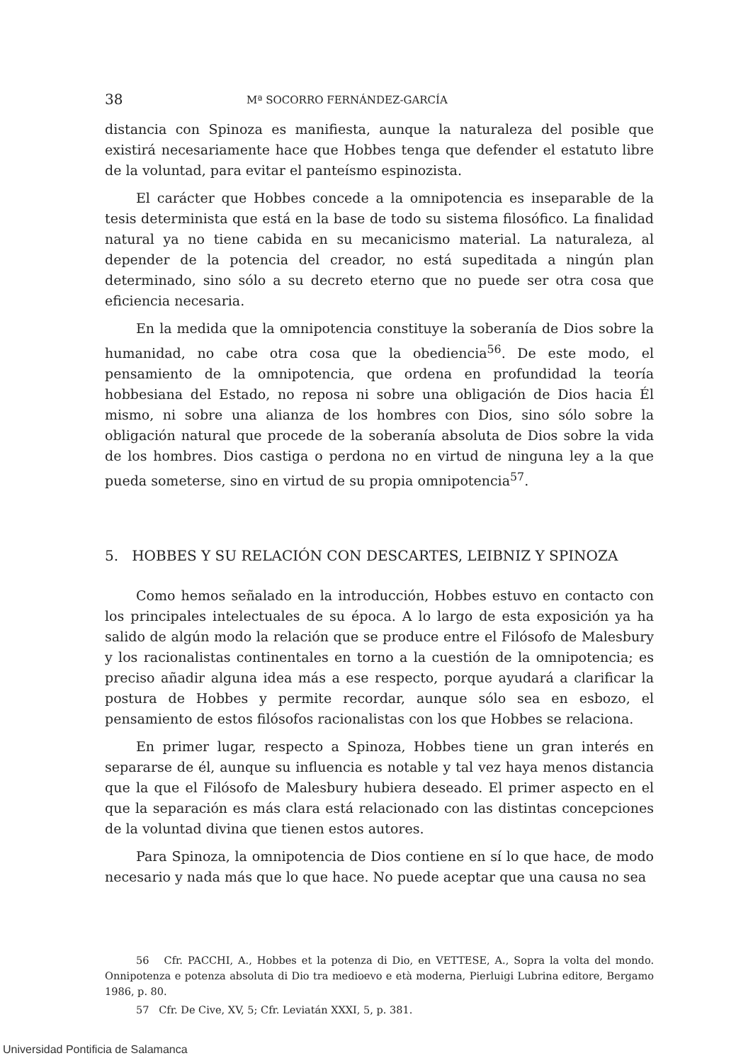38 Mª SOCORRO FERNÁNDEZ-GARCÍA
distancia con Spinoza es manifiesta, aunque la naturaleza del posible que existirá necesariamente hace que Hobbes tenga que defender el estatuto libre de la voluntad, para evitar el panteísmo espinozista.
El carácter que Hobbes concede a la omnipotencia es inseparable de la tesis determinista que está en la base de todo su sistema filosófico. La finalidad natural ya no tiene cabida en su mecanicismo material. La naturaleza, al depender de la potencia del creador, no está supeditada a ningún plan determinado, sino sólo a su decreto eterno que no puede ser otra cosa que eficiencia necesaria.
En la medida que la omnipotencia constituye la soberanía de Dios sobre la humanidad, no cabe otra cosa que la obediencia<sup>56</sup>. De este modo, el pensamiento de la omnipotencia, que ordena en profundidad la teoría hobbesiana del Estado, no reposa ni sobre una obligación de Dios hacia Él mismo, ni sobre una alianza de los hombres con Dios, sino sólo sobre la obligación natural que procede de la soberanía absoluta de Dios sobre la vida de los hombres. Dios castiga o perdona no en virtud de ninguna ley a la que pueda someterse, sino en virtud de su propia omnipotencia<sup>57</sup>.
5. HOBBES Y SU RELACIÓN CON DESCARTES, LEIBNIZ Y SPINOZA
Como hemos señalado en la introducción, Hobbes estuvo en contacto con los principales intelectuales de su época. A lo largo de esta exposición ya ha salido de algún modo la relación que se produce entre el Filósofo de Malesbury y los racionalistas continentales en torno a la cuestión de la omnipotencia; es preciso añadir alguna idea más a ese respecto, porque ayudará a clarificar la postura de Hobbes y permite recordar, aunque sólo sea en esbozo, el pensamiento de estos filósofos racionalistas con los que Hobbes se relaciona.
En primer lugar, respecto a Spinoza, Hobbes tiene un gran interés en separarse de él, aunque su influencia es notable y tal vez haya menos distancia que la que el Filósofo de Malesbury hubiera deseado. El primer aspecto en el que la separación es más clara está relacionado con las distintas concepciones de la voluntad divina que tienen estos autores.
Para Spinoza, la omnipotencia de Dios contiene en sí lo que hace, de modo necesario y nada más que lo que hace. No puede aceptar que una causa no sea
56 Cfr. PACCHI, A., Hobbes et la potenza di Dio, en VETTESE, A., Sopra la volta del mondo. Onnipotenza e potenza absoluta di Dio tra medioevo e età moderna, Pierluigi Lubrina editore, Bergamo 1986, p. 80.
57 Cfr. De Cive, XV, 5; Cfr. Leviatán XXXI, 5, p. 381.
Universidad Pontificia de Salamanca